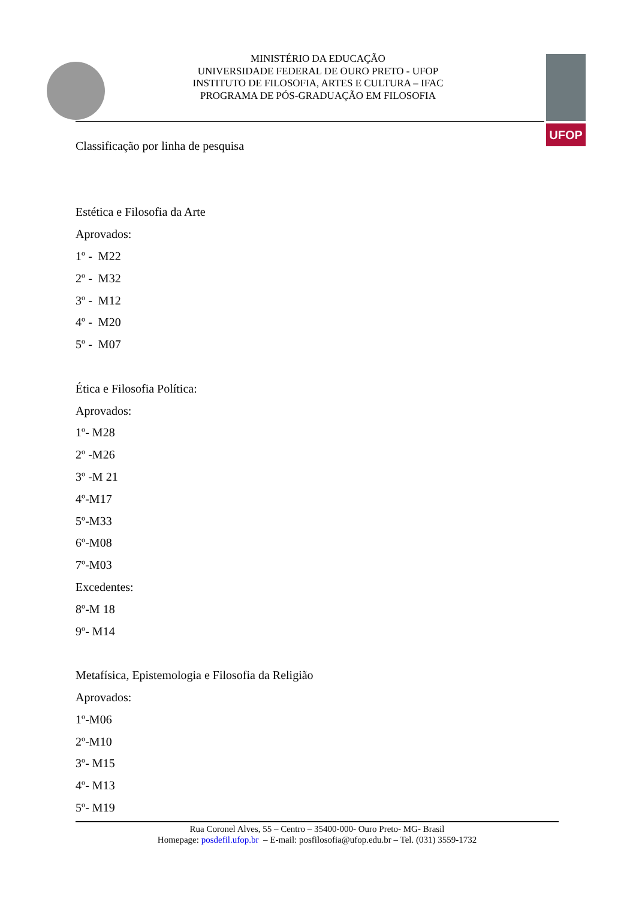UFOP
MINISTÉRIO DA EDUCAÇÃO
UNIVERSIDADE FEDERAL DE OURO PRETO - UFOP
INSTITUTO DE FILOSOFIA, ARTES E CULTURA – IFAC
PROGRAMA DE PÓS-GRADUAÇÃO EM FILOSOFIA
Classificação por linha de pesquisa
Estética e Filosofia da Arte
Aprovados:
1º - M22
2º - M32
3º - M12
4º - M20
5º - M07
Ética e Filosofia Política:
Aprovados:
1º- M28
2º -M26
3º -M 21
4º-M17
5º-M33
6º-M08
7º-M03
Excedentes:
8º-M 18
9º- M14
Metafísica, Epistemologia e Filosofia da Religião
Aprovados:
1º-M06
2º-M10
3º- M15
4º- M13
5º- M19
Rua Coronel Alves, 55 – Centro – 35400-000- Ouro Preto- MG- Brasil
Homepage: posdefil.ufop.br – E-mail: posfilosofia@ufop.edu.br – Tel. (031) 3559-1732